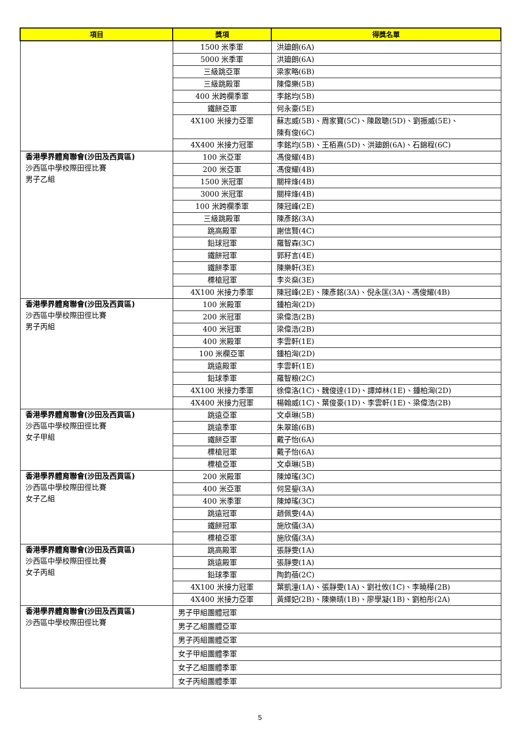| 項目 | 獎項 | 得獎名單 |
| --- | --- | --- |
| | 1500 米季軍 | 洪廸朗(6A) |
| | 5000 米季軍 | 洪廸朗(6A) |
| | 三級跳亞軍 | 梁家略(6B) |
| | 三級跳殿軍 | 陳偉樂(5B) |
| | 400 米跨欄季軍 | 李銘均(5B) |
| | 鐵餅亞軍 | 何永豪(5E) |
| | 4X100 米接力亞軍 | 蘇志威(5B)、周家寶(5C)、陳啟聰(5D)、劉振威(5E)、 陳有俊(6C) |
| | 4X400 米接力冠軍 | 李銘均(5B)、王栢熹(5D)、洪廸朗(6A)、石錦程(6C) |
| 香港學界體育聯會(沙田及西貢區) 沙西區中學校際田徑比賽 男子乙組 | 100 米亞軍 | 馮俊耀(4B) |
| | 200 米亞軍 | 馮俊耀(4B) |
| | 1500 米冠軍 | 關梓烽(4B) |
| | 3000 米冠軍 | 關梓烽(4B) |
| | 100 米跨欄季軍 | 陳冠峰(2E) |
| | 三級跳殿軍 | 陳彥銘(3A) |
| | 跳高殿軍 | 謝信賢(4C) |
| | 鉛球冠軍 | 羅智森(3C) |
| | 鐵餅冠軍 | 郭籽言(4E) |
| | 鐵餅季軍 | 陳樂軒(3E) |
| | 標槍冠軍 | 李炎燊(3E) |
| | 4X100 米接力季軍 | 陳冠峰(2E)、陳彥銘(3A)、倪永匡(3A)、馮俊耀(4B) |
| 香港學界體育聯會(沙田及西貢區) 沙西區中學校際田徑比賽 男子丙組 | 100 米殿軍 | 鍾柏洶(2D) |
| | 200 米冠軍 | 梁偉浩(2B) |
| | 400 米冠軍 | 梁偉浩(2B) |
| | 400 米殿軍 | 李雲軒(1E) |
| | 100 米欄亞軍 | 鍾柏洶(2D) |
| | 跳遠殿軍 | 李雲軒(1E) |
| | 鉛球季軍 | 羅智粮(2C) |
| | 4X100 米接力季軍 | 徐偉洛(1C)、魏俊達(1D)、譚焯林(1E)、鍾柏洶(2D) |
| | 4X400 米接力冠軍 | 楊翰威(1C)、葉俊豪(1D)、李雲軒(1E)、梁偉浩(2B) |
| 香港學界體育聯會(沙田及西貢區) 沙西區中學校際田徑比賽 女子甲組 | 跳遠亞軍 | 文卓琳(5B) |
| | 跳遠季軍 | 朱翠瑜(6B) |
| | 鐵餅亞軍 | 戴子怡(6A) |
| | 標槍冠軍 | 戴子怡(6A) |
| | 標槍亞軍 | 文卓琳(5B) |
| 香港學界體育聯會(沙田及西貢區) 沙西區中學校際田徑比賽 女子乙組 | 200 米殿軍 | 陳焯瑤(3C) |
| | 400 米亞軍 | 何昱鋆(3A) |
| | 400 米季軍 | 陳焯瑤(3C) |
| | 跳遠冠軍 | 趙佩雯(4A) |
| | 鐵餅冠軍 | 施欣儀(3A) |
| | 標槍亞軍 | 施欣儀(3A) |
| 香港學界體育聯會(沙田及西貢區) 沙西區中學校際田徑比賽 女子丙組 | 跳高殿軍 | 張靜雯(1A) |
| | 跳遠殿軍 | 張靜雯(1A) |
| | 鉛球季軍 | 陶鈞蓓(2C) |
| | 4X100 米接力冠軍 | 葉凱潼(1A)、張靜雯(1A)、劉社攸(1C)、李曉樺(2B) |
| | 4X400 米接力亞軍 | 黃繹妃(2B)、陳樂晴(1B)、廖學凝(1B)、劉柏彤(2A) |
| 香港學界體育聯會(沙田及西貢區) 沙西區中學校際田徑比賽 | 男子甲組團體冠軍 | |
| | 男子乙組團體亞軍 | |
| | 男子丙組團體亞軍 | |
| | 女子甲組團體季軍 | |
| | 女子乙組團體季軍 | |
| | 女子丙組團體季軍 | |
5